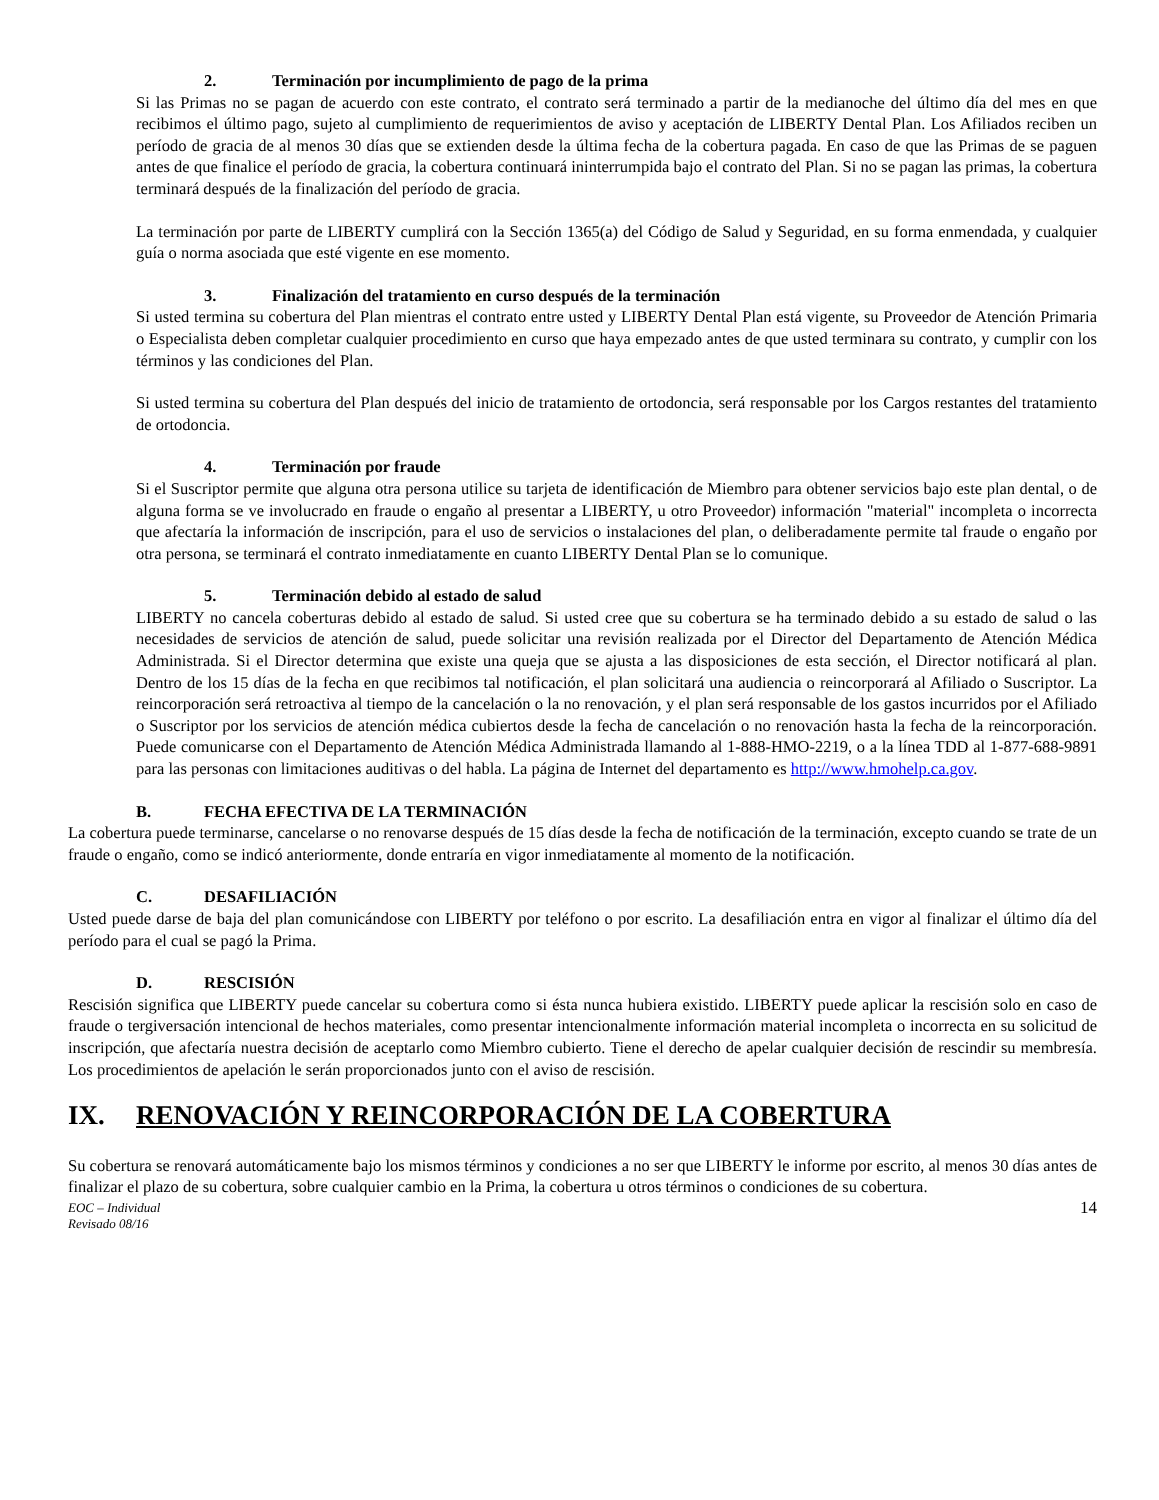2. Terminación por incumplimiento de pago de la prima
Si las Primas no se pagan de acuerdo con este contrato, el contrato será terminado a partir de la medianoche del último día del mes en que recibimos el último pago, sujeto al cumplimiento de requerimientos de aviso y aceptación de LIBERTY Dental Plan. Los Afiliados reciben un período de gracia de al menos 30 días que se extienden desde la última fecha de la cobertura pagada. En caso de que las Primas de se paguen antes de que finalice el período de gracia, la cobertura continuará ininterrumpida bajo el contrato del Plan. Si no se pagan las primas, la cobertura terminará después de la finalización del período de gracia.
La terminación por parte de LIBERTY cumplirá con la Sección 1365(a) del Código de Salud y Seguridad, en su forma enmendada, y cualquier guía o norma asociada que esté vigente en ese momento.
3. Finalización del tratamiento en curso después de la terminación
Si usted termina su cobertura del Plan mientras el contrato entre usted y LIBERTY Dental Plan está vigente, su Proveedor de Atención Primaria o Especialista deben completar cualquier procedimiento en curso que haya empezado antes de que usted terminara su contrato, y cumplir con los términos y las condiciones del Plan.
Si usted termina su cobertura del Plan después del inicio de tratamiento de ortodoncia, será responsable por los Cargos restantes del tratamiento de ortodoncia.
4. Terminación por fraude
Si el Suscriptor permite que alguna otra persona utilice su tarjeta de identificación de Miembro para obtener servicios bajo este plan dental, o de alguna forma se ve involucrado en fraude o engaño al presentar a LIBERTY, u otro Proveedor) información "material" incompleta o incorrecta que afectaría la información de inscripción, para el uso de servicios o instalaciones del plan, o deliberadamente permite tal fraude o engaño por otra persona, se terminará el contrato inmediatamente en cuanto LIBERTY Dental Plan se lo comunique.
5. Terminación debido al estado de salud
LIBERTY no cancela coberturas debido al estado de salud. Si usted cree que su cobertura se ha terminado debido a su estado de salud o las necesidades de servicios de atención de salud, puede solicitar una revisión realizada por el Director del Departamento de Atención Médica Administrada. Si el Director determina que existe una queja que se ajusta a las disposiciones de esta sección, el Director notificará al plan. Dentro de los 15 días de la fecha en que recibimos tal notificación, el plan solicitará una audiencia o reincorporará al Afiliado o Suscriptor. La reincorporación será retroactiva al tiempo de la cancelación o la no renovación, y el plan será responsable de los gastos incurridos por el Afiliado o Suscriptor por los servicios de atención médica cubiertos desde la fecha de cancelación o no renovación hasta la fecha de la reincorporación. Puede comunicarse con el Departamento de Atención Médica Administrada llamando al 1-888-HMO-2219, o a la línea TDD al 1-877-688-9891 para las personas con limitaciones auditivas o del habla. La página de Internet del departamento es http://www.hmohelp.ca.gov.
B. FECHA EFECTIVA DE LA TERMINACIÓN
La cobertura puede terminarse, cancelarse o no renovarse después de 15 días desde la fecha de notificación de la terminación, excepto cuando se trate de un fraude o engaño, como se indicó anteriormente, donde entraría en vigor inmediatamente al momento de la notificación.
C. DESAFILIACIÓN
Usted puede darse de baja del plan comunicándose con LIBERTY por teléfono o por escrito. La desafiliación entra en vigor al finalizar el último día del período para el cual se pagó la Prima.
D. RESCISIÓN
Rescisión significa que LIBERTY puede cancelar su cobertura como si ésta nunca hubiera existido. LIBERTY puede aplicar la rescisión solo en caso de fraude o tergiversación intencional de hechos materiales, como presentar intencionalmente información material incompleta o incorrecta en su solicitud de inscripción, que afectaría nuestra decisión de aceptarlo como Miembro cubierto. Tiene el derecho de apelar cualquier decisión de rescindir su membresía. Los procedimientos de apelación le serán proporcionados junto con el aviso de rescisión.
IX. RENOVACIÓN Y REINCORPORACIÓN DE LA COBERTURA
Su cobertura se renovará automáticamente bajo los mismos términos y condiciones a no ser que LIBERTY le informe por escrito, al menos 30 días antes de finalizar el plazo de su cobertura, sobre cualquier cambio en la Prima, la cobertura u otros términos o condiciones de su cobertura.
EOC – Individual
Revisado 08/16
14